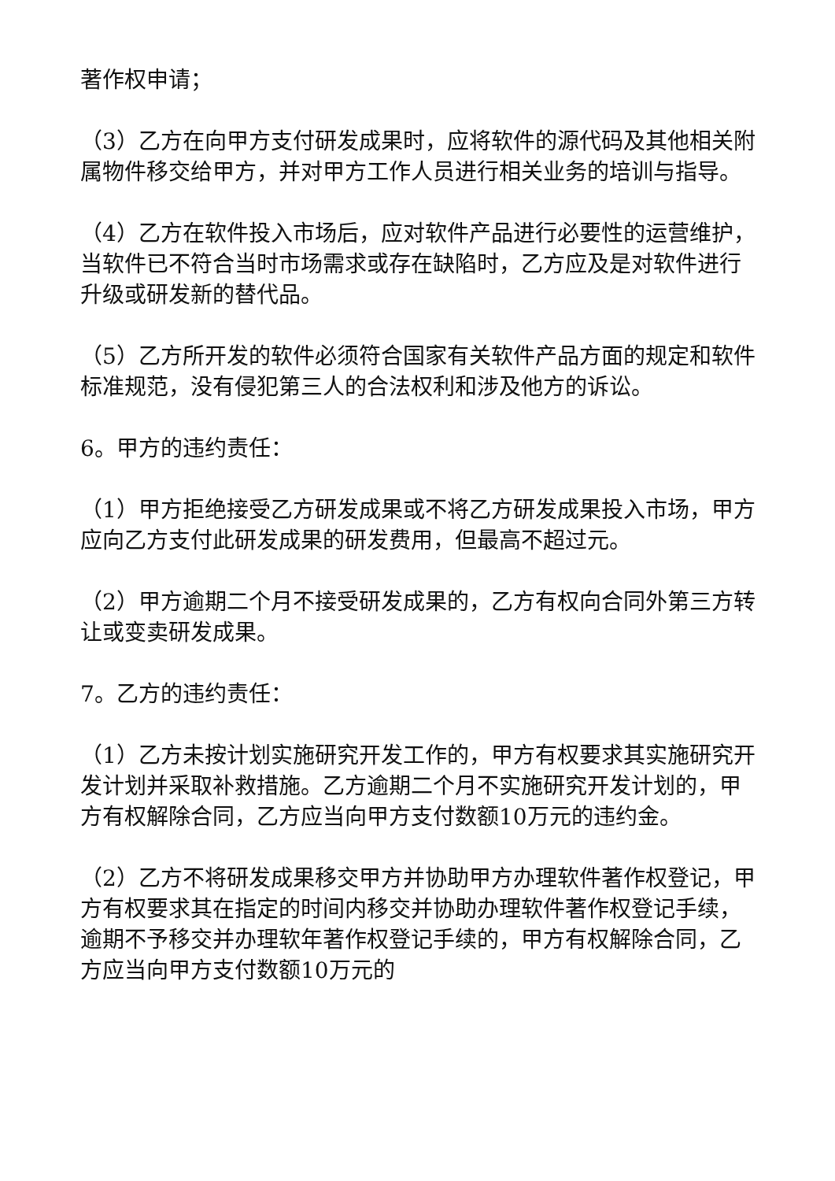著作权申请；
（3）乙方在向甲方支付研发成果时，应将软件的源代码及其他相关附属物件移交给甲方，并对甲方工作人员进行相关业务的培训与指导。
（4）乙方在软件投入市场后，应对软件产品进行必要性的运营维护，当软件已不符合当时市场需求或存在缺陷时，乙方应及是对软件进行升级或研发新的替代品。
（5）乙方所开发的软件必须符合国家有关软件产品方面的规定和软件标准规范，没有侵犯第三人的合法权利和涉及他方的诉讼。
6。甲方的违约责任：
（1）甲方拒绝接受乙方研发成果或不将乙方研发成果投入市场，甲方应向乙方支付此研发成果的研发费用，但最高不超过元。
（2）甲方逾期二个月不接受研发成果的，乙方有权向合同外第三方转让或变卖研发成果。
7。乙方的违约责任：
（1）乙方未按计划实施研究开发工作的，甲方有权要求其实施研究开发计划并采取补救措施。乙方逾期二个月不实施研究开发计划的，甲方有权解除合同，乙方应当向甲方支付数额10万元的违约金。
（2）乙方不将研发成果移交甲方并协助甲方办理软件著作权登记，甲方有权要求其在指定的时间内移交并协助办理软件著作权登记手续，逾期不予移交并办理软年著作权登记手续的，甲方有权解除合同，乙方应当向甲方支付数额10万元的